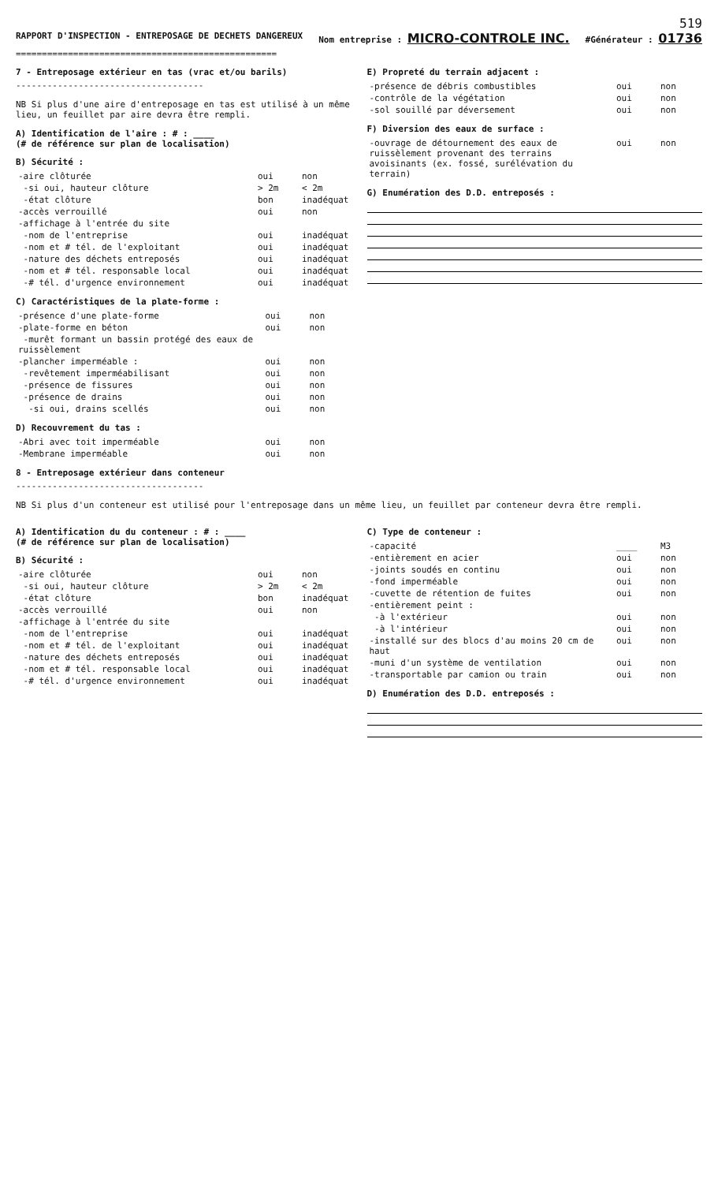519
RAPPORT D'INSPECTION - ENTREPOSAGE DE DECHETS DANGEREUX Nom entreprise : MICRO-CONTROLE INC. #Générateur : 01736
==================================================
7 - Entreposage extérieur en tas (vrac et/ou barils)
------------------------------------
NB Si plus d'une aire d'entreposage en tas est utilisé à un même lieu, un feuillet par aire devra être rempli.
A) Identification de l'aire : # : ____
(# de référence sur plan de localisation)
B) Sécurité :
| -aire clôturée | oui | non |
| -si oui, hauteur clôture | > 2m | < 2m |
| -état clôture | bon | inadéquat |
| -accès verrouillé | oui | non |
| -affichage à l'entrée du site | | |
| -nom de l'entreprise | oui | inadéquat |
| -nom et # tél. de l'exploitant | oui | inadéquat |
| -nature des déchets entreposés | oui | inadéquat |
| -nom et # tél. responsable local | oui | inadéquat |
| -# tél. d'urgence environnement | oui | inadéquat |
C) Caractéristiques de la plate-forme :
| -présence d'une plate-forme | oui | non |
| -plate-forme en béton | oui | non |
| -murêt formant un bassin protégé des eaux de ruissèlement | | |
| -plancher imperméable : | oui | non |
| -revêtement imperméabilisant | oui | non |
| -présence de fissures | oui | non |
| -présence de drains | oui | non |
| -si oui, drains scellés | oui | non |
D) Recouvrement du tas :
| -Abri avec toit imperméable | oui | non |
| -Membrane imperméable | oui | non |
E) Propreté du terrain adjacent :
| -présence de débris combustibles | oui | non |
| -contrôle de la végétation | oui | non |
| -sol souillé par déversement | oui | non |
F) Diversion des eaux de surface :
| -ouvrage de détournement des eaux de ruissèlement provenant des terrains avoisinants (ex. fossé, surélévation du terrain) | oui | non |
G) Enumération des D.D. entreposés :
8 - Entreposage extérieur dans conteneur
------------------------------------
NB Si plus d'un conteneur est utilisé pour l'entreposage dans un même lieu, un feuillet par conteneur devra être rempli.
A) Identification du du conteneur : # : ____
(# de référence sur plan de localisation)
B) Sécurité :
| -aire clôturée | oui | non |
| -si oui, hauteur clôture | > 2m | < 2m |
| -état clôture | bon | inadéquat |
| -accès verrouillé | oui | non |
| -affichage à l'entrée du site | | |
| -nom de l'entreprise | oui | inadéquat |
| -nom et # tél. de l'exploitant | oui | inadéquat |
| -nature des déchets entreposés | oui | inadéquat |
| -nom et # tél. responsable local | oui | inadéquat |
| -# tél. d'urgence environnement | oui | inadéquat |
C) Type de conteneur :
| -capacité | ____ | M3 |
| -entièrement en acier | oui | non |
| -joints soudés en continu | oui | non |
| -fond imperméable | oui | non |
| -cuvette de rétention de fuites | oui | non |
| -entièrement peint : | | |
| -à l'extérieur | oui | non |
| -à l'intérieur | oui | non |
| -installé sur des blocs d'au moins 20 cm de haut | oui | non |
| -muni d'un système de ventilation | oui | non |
| -transportable par camion ou train | oui | non |
D) Enumération des D.D. entreposés :